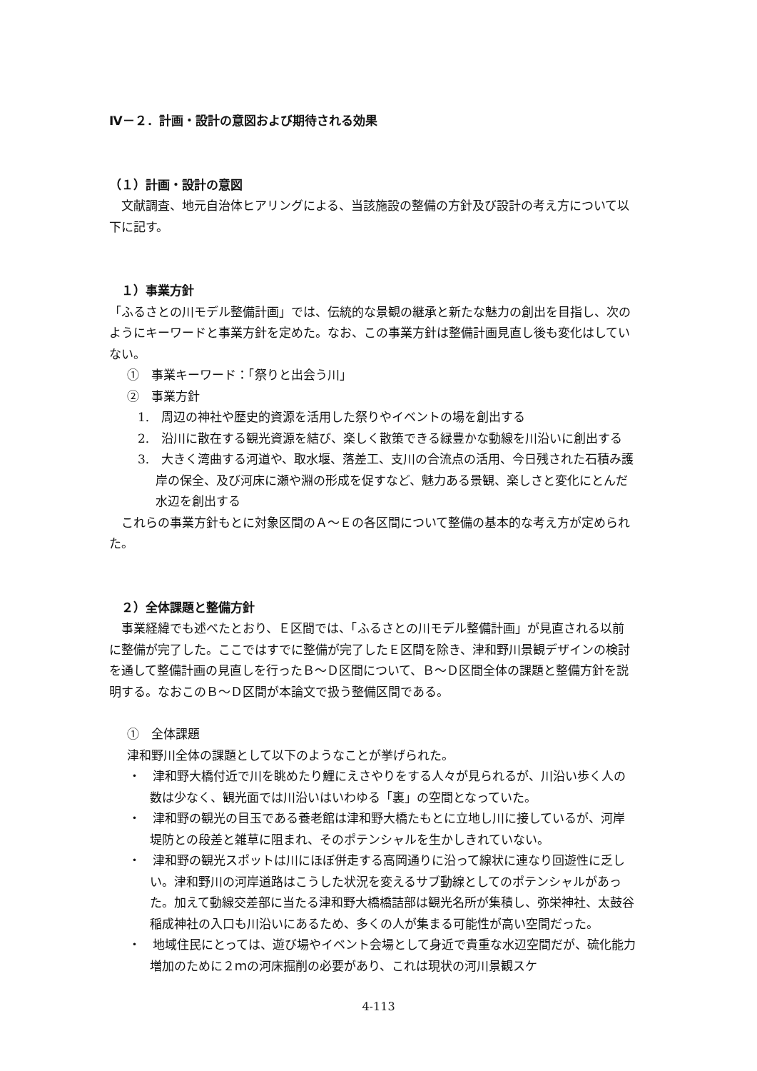Ⅳ－２．計画・設計の意図および期待される効果
（１）計画・設計の意図
文献調査、地元自治体ヒアリングによる、当該施設の整備の方針及び設計の考え方について以下に記す。
　１）事業方針
「ふるさとの川モデル整備計画」では、伝統的な景観の継承と新たな魅力の創出を目指し、次のようにキーワードと事業方針を定めた。なお、この事業方針は整備計画見直し後も変化はしていない。
①　事業キーワード：「祭りと出会う川」
②　事業方針
1.　周辺の神社や歴史的資源を活用した祭りやイベントの場を創出する
2.　沿川に散在する観光資源を結び、楽しく散策できる緑豊かな動線を川沿いに創出する
3.　大きく湾曲する河道や、取水堰、落差工、支川の合流点の活用、今日残された石積み護岸の保全、及び河床に瀬や淵の形成を促すなど、魅力ある景観、楽しさと変化にとんだ水辺を創出する
これらの事業方針もとに対象区間のＡ～Ｅの各区間について整備の基本的な考え方が定められた。
　２）全体課題と整備方針
事業経緯でも述べたとおり、Ｅ区間では、「ふるさとの川モデル整備計画」が見直される以前に整備が完了した。ここではすでに整備が完了したＥ区間を除き、津和野川景観デザインの検討を通して整備計画の見直しを行ったＢ～Ｄ区間について、Ｂ～Ｄ区間全体の課題と整備方針を説明する。なおこのＢ～Ｄ区間が本論文で扱う整備区間である。
①　全体課題
津和野川全体の課題として以下のようなことが挙げられた。
・　津和野大橋付近で川を眺めたり鯉にえさやりをする人々が見られるが、川沿い歩く人の数は少なく、観光面では川沿いはいわゆる「裏」の空間となっていた。
・　津和野の観光の目玉である養老館は津和野大橋たもとに立地し川に接しているが、河岸堤防との段差と雑草に阻まれ、そのポテンシャルを生かしきれていない。
・　津和野の観光スポットは川にほぼ併走する高岡通りに沿って線状に連なり回遊性に乏しい。津和野川の河岸道路はこうした状況を変えるサブ動線としてのポテンシャルがあった。加えて動線交差部に当たる津和野大橋橋詰部は観光名所が集積し、弥栄神社、太鼓谷稲成神社の入口も川沿いにあるため、多くの人が集まる可能性が高い空間だった。
・　地域住民にとっては、遊び場やイベント会場として身近で貴重な水辺空間だが、硫化能力増加のために２ｍの河床掘削の必要があり、これは現状の河川景観スケ
4-113